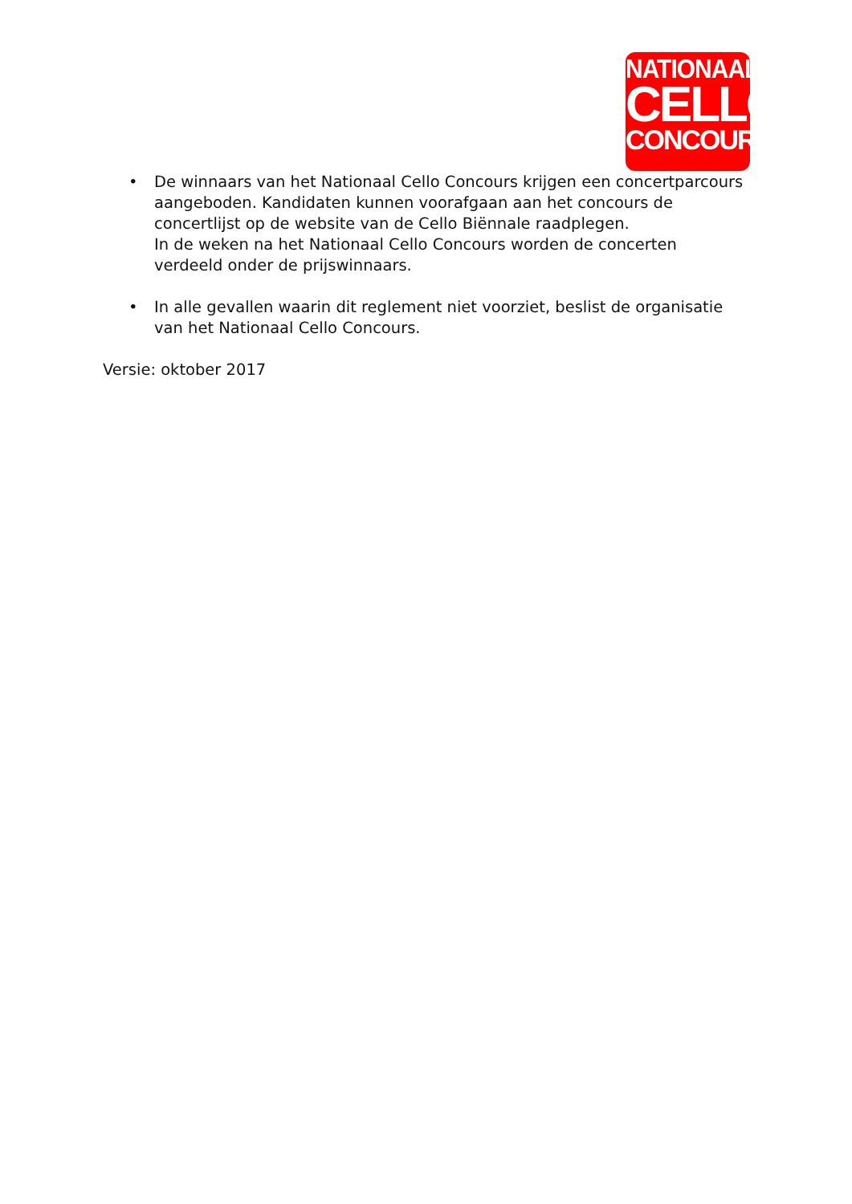NATIONAAL
CELLO
CONCOURS
• De winnaars van het Nationaal Cello Concours krijgen een concertparcours aangeboden. Kandidaten kunnen voorafgaan aan het concours de concertlijst op de website van de Cello Biënnale raadplegen.
In de weken na het Nationaal Cello Concours worden de concerten verdeeld onder de prijswinnaars.
• In alle gevallen waarin dit reglement niet voorziet, beslist de organisatie van het Nationaal Cello Concours.
Versie: oktober 2017